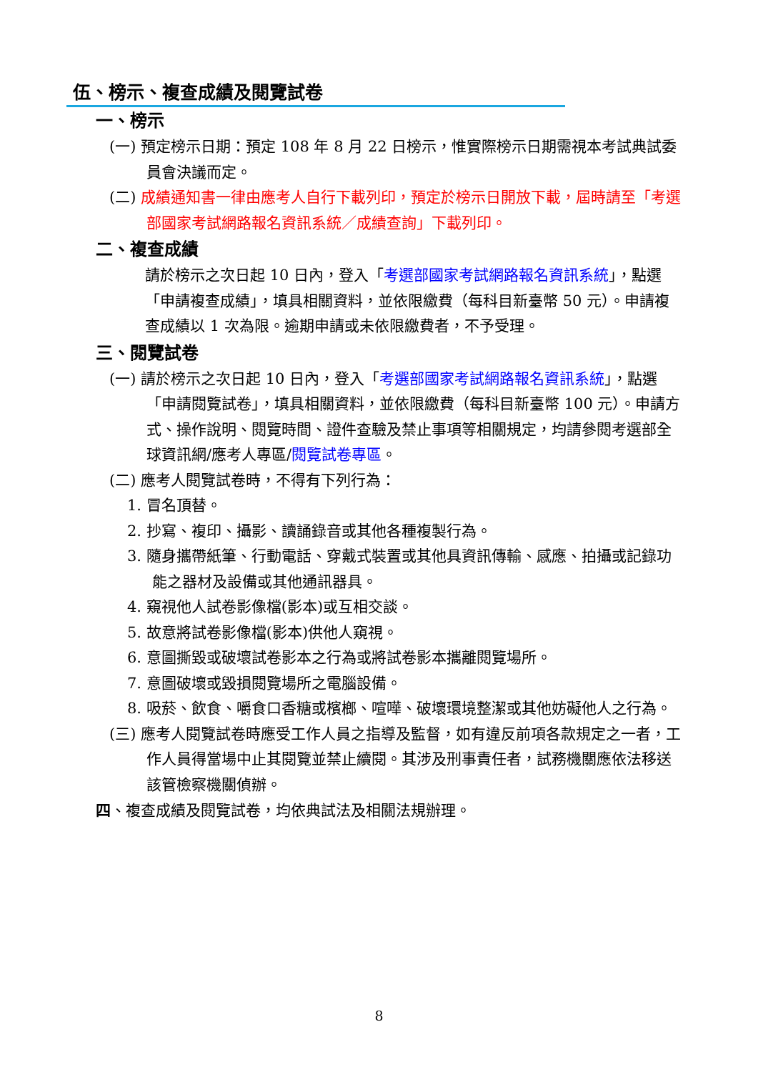伍、榜示、複查成績及閱覽試卷
一、榜示
(一) 預定榜示日期：預定 108 年 8 月 22 日榜示，惟實際榜示日期需視本考試典試委員會決議而定。
(二) 成績通知書一律由應考人自行下載列印，預定於榜示日開放下載，屆時請至「考選部國家考試網路報名資訊系統／成績查詢」下載列印。
二、複查成績
請於榜示之次日起 10 日內，登入「考選部國家考試網路報名資訊系統」，點選「申請複查成績」，填具相關資料，並依限繳費（每科目新臺幣 50 元）。申請複查成績以 1 次為限。逾期申請或未依限繳費者，不予受理。
三、閱覽試卷
(一) 請於榜示之次日起 10 日內，登入「考選部國家考試網路報名資訊系統」，點選「申請閱覽試卷」，填具相關資料，並依限繳費（每科目新臺幣 100 元）。申請方式、操作說明、閱覽時間、證件查驗及禁止事項等相關規定，均請參閱考選部全球資訊網/應考人專區/閱覽試卷專區。
(二) 應考人閱覽試卷時，不得有下列行為：
1. 冒名頂替。
2. 抄寫、複印、攝影、讀誦錄音或其他各種複製行為。
3. 隨身攜帶紙筆、行動電話、穿戴式裝置或其他具資訊傳輸、感應、拍攝或記錄功能之器材及設備或其他通訊器具。
4. 窺視他人試卷影像檔(影本)或互相交談。
5. 故意將試卷影像檔(影本)供他人窺視。
6. 意圖撕毀或破壞試卷影本之行為或將試卷影本攜離閱覽場所。
7. 意圖破壞或毀損閱覽場所之電腦設備。
8. 吸菸、飲食、嚼食口香糖或檳榔、喧嘩、破壞環境整潔或其他妨礙他人之行為。
(三) 應考人閱覽試卷時應受工作人員之指導及監督，如有違反前項各款規定之一者，工作人員得當場中止其閱覽並禁止續閱。其涉及刑事責任者，試務機關應依法移送該管檢察機關偵辦。
四、複查成績及閱覽試卷，均依典試法及相關法規辦理。
8